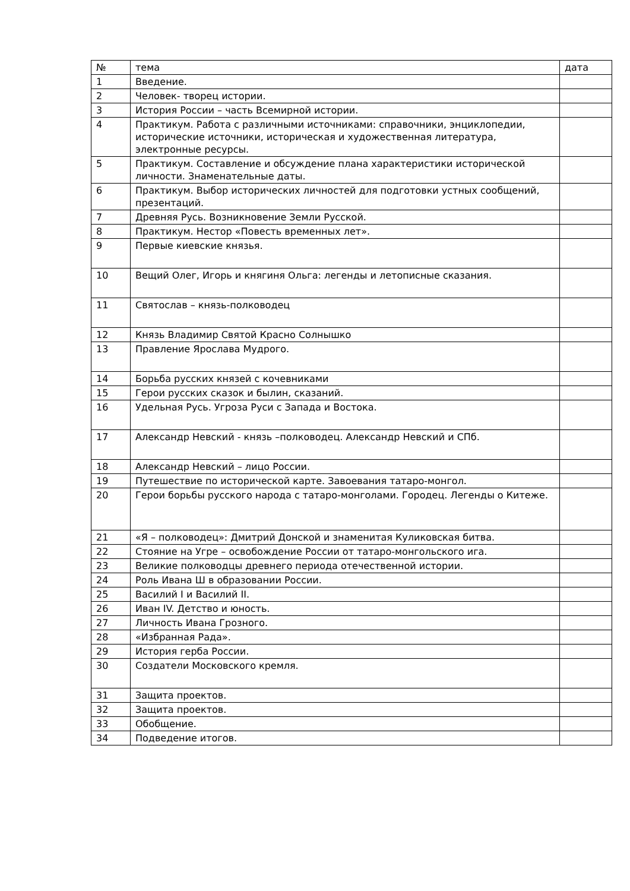| № | тема | дата |
| --- | --- | --- |
| 1 | Введение. | |
| 2 | Человек- творец истории. | |
| 3 | История России – часть Всемирной истории. | |
| 4 | Практикум. Работа с различными источниками: справочники, энциклопедии, исторические источники, историческая и художественная литература, электронные ресурсы. | |
| 5 | Практикум. Составление и обсуждение плана характеристики исторической личности. Знаменательные даты. | |
| 6 | Практикум. Выбор исторических личностей для подготовки устных сообщений, презентаций. | |
| 7 | Древняя Русь. Возникновение Земли Русской. | |
| 8 | Практикум. Нестор «Повесть временных лет». | |
| 9 | Первые киевские князья. | |
| 10 | Вещий Олег, Игорь и княгиня Ольга: легенды и летописные сказания. | |
| 11 | Святослав – князь-полководец | |
| 12 | Князь Владимир Святой Красно Солнышко | |
| 13 | Правление Ярослава Мудрого. | |
| 14 | Борьба русских князей с кочевниками | |
| 15 | Герои русских сказок и былин, сказаний. | |
| 16 | Удельная Русь. Угроза Руси с Запада и Востока. | |
| 17 | Александр Невский - князь –полководец. Александр Невский и СПб. | |
| 18 | Александр Невский – лицо России. | |
| 19 | Путешествие по исторической карте. Завоевания татаро-монгол. | |
| 20 | Герои борьбы русского народа с татаро-монголами. Городец. Легенды о Китеже. | |
| 21 | «Я – полководец»: Дмитрий Донской и знаменитая Куликовская битва. | |
| 22 | Стояние на Угре – освобождение России от татаро-монгольского ига. | |
| 23 | Великие полководцы древнего периода отечественной истории. | |
| 24 | Роль Ивана Ш в образовании России. | |
| 25 | Василий I и Василий II. | |
| 26 | Иван IV. Детство и юность. | |
| 27 | Личность Ивана Грозного. | |
| 28 | «Избранная Рада». | |
| 29 | История герба России. | |
| 30 | Создатели Московского кремля. | |
| 31 | Защита проектов. | |
| 32 | Защита проектов. | |
| 33 | Обобщение. | |
| 34 | Подведение итогов. | |